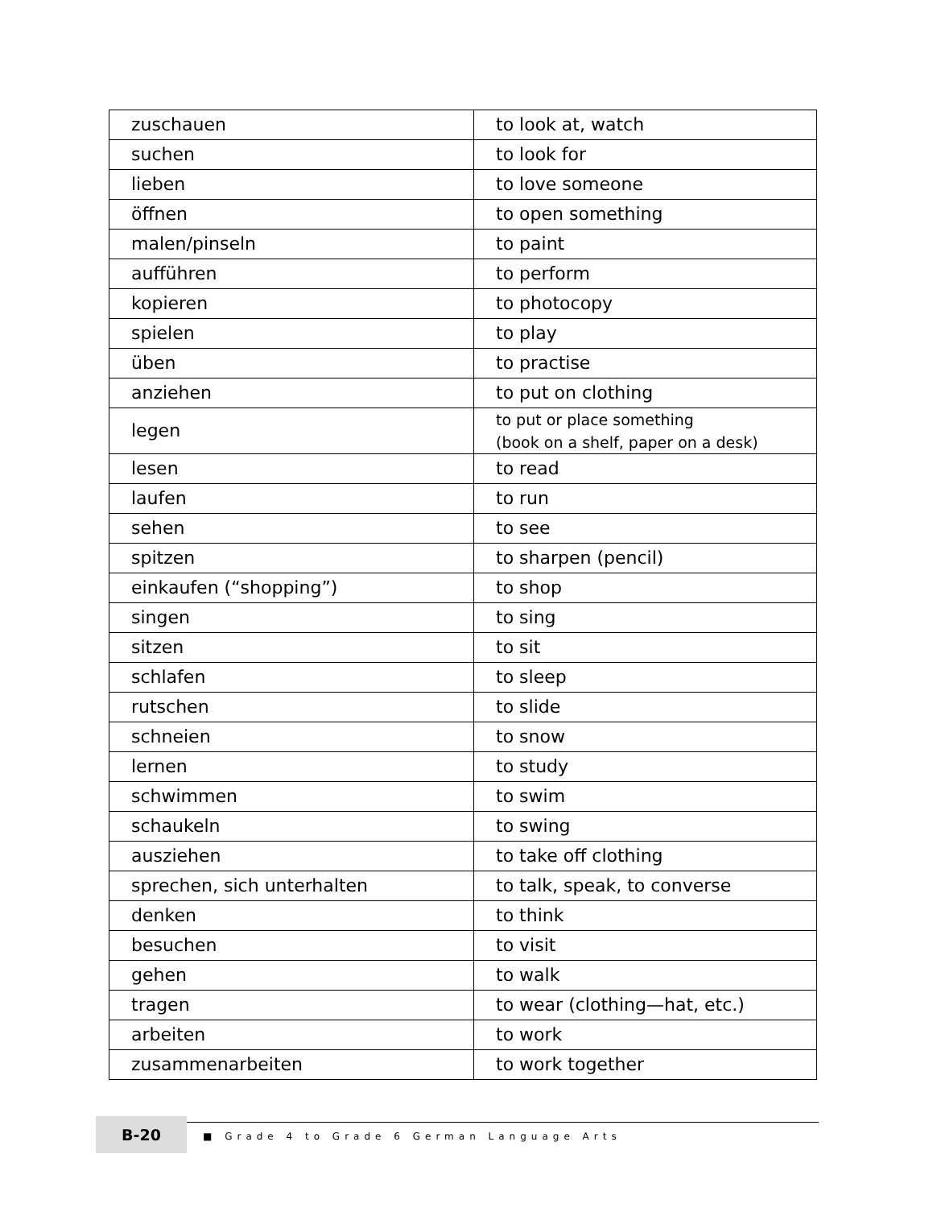| zuschauen | to look at, watch |
| suchen | to look for |
| lieben | to love someone |
| öffnen | to open something |
| malen/pinseln | to paint |
| aufführen | to perform |
| kopieren | to photocopy |
| spielen | to play |
| üben | to practise |
| anziehen | to put on clothing |
| legen | to put or place something (book on a shelf, paper on a desk) |
| lesen | to read |
| laufen | to run |
| sehen | to see |
| spitzen | to sharpen (pencil) |
| einkaufen (“shopping”) | to shop |
| singen | to sing |
| sitzen | to sit |
| schlafen | to sleep |
| rutschen | to slide |
| schneien | to snow |
| lernen | to study |
| schwimmen | to swim |
| schaukeln | to swing |
| ausziehen | to take off clothing |
| sprechen, sich unterhalten | to talk, speak, to converse |
| denken | to think |
| besuchen | to visit |
| gehen | to walk |
| tragen | to wear (clothing—hat, etc.) |
| arbeiten | to work |
| zusammenarbeiten | to work together |
B-20
■ Grade 4 to Grade 6 German Language Arts